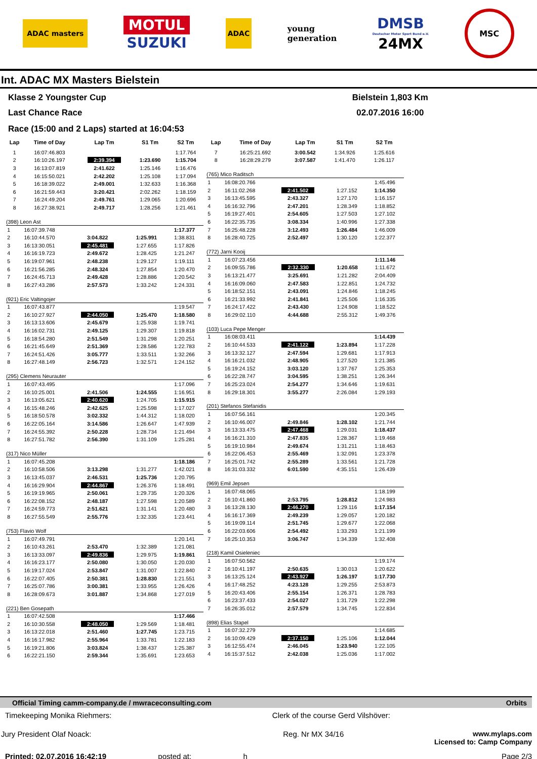ADAC masters
MOTUL
SUZUKI
ADAC
young
generation
DMSB
Deutscher Motor Sport Bund e.V.
24MX
MSC
Int. ADAC MX Masters Bielstein
Klasse 2 Youngster Cup
Last Chance Race
Bielstein 1,803 Km
02.07.2016 16:00
Race (15:00 and 2 Laps) started at 16:04:53
| Lap | Time of Day | Lap Tm | S1 Tm | S2 Tm |
| --- | --- | --- | --- | --- |
| 1 | 16:07:46.803 | | | 1:17.764 |
| 2 | 16:10:26.197 | 2:39.394 | 1:23.690 | 1:15.704 |
| 3 | 16:13:07.819 | 2:41.622 | 1:25.146 | 1:16.476 |
| 4 | 16:15:50.021 | 2:42.202 | 1:25.108 | 1:17.094 |
| 5 | 16:18:39.022 | 2:49.001 | 1:32.633 | 1:16.368 |
| 6 | 16:21:59.443 | 3:20.421 | 2:02.262 | 1:18.159 |
| 7 | 16:24:49.204 | 2:49.761 | 1:29.065 | 1:20.696 |
| 8 | 16:27:38.921 | 2:49.717 | 1:28.256 | 1:21.461 |
(398) Leon Ast
| 1 | 16:07:39.748 | | | 1:17.377 |
| 2 | 16:10:44.570 | 3:04.822 | 1:25.991 | 1:38.831 |
| 3 | 16:13:30.051 | 2:45.481 | 1:27.655 | 1:17.826 |
| 4 | 16:16:19.723 | 2:49.672 | 1:28.425 | 1:21.247 |
| 5 | 16:19:07.961 | 2:48.238 | 1:29.127 | 1:19.111 |
| 6 | 16:21:56.285 | 2:48.324 | 1:27.854 | 1:20.470 |
| 7 | 16:24:45.713 | 2:49.428 | 1:28.886 | 1:20.542 |
| 8 | 16:27:43.286 | 2:57.573 | 1:33.242 | 1:24.331 |
(921) Eric Valtingojer
| 1 | 16:07:43.877 | | | 1:19.547 |
| 2 | 16:10:27.927 | 2:44.050 | 1:25.470 | 1:18.580 |
| 3 | 16:13:13.606 | 2:45.679 | 1:25.938 | 1:19.741 |
| 4 | 16:16:02.731 | 2:49.125 | 1:29.307 | 1:19.818 |
| 5 | 16:18:54.280 | 2:51.549 | 1:31.298 | 1:20.251 |
| 6 | 16:21:45.649 | 2:51.369 | 1:28.586 | 1:22.783 |
| 7 | 16:24:51.426 | 3:05.777 | 1:33.511 | 1:32.266 |
| 8 | 16:27:48.149 | 2:56.723 | 1:32.571 | 1:24.152 |
(295) Clemens Neurauter
| 1 | 16:07:43.495 | | | 1:17.096 |
| 2 | 16:10:25.001 | 2:41.506 | 1:24.555 | 1:16.951 |
| 3 | 16:13:05.621 | 2:40.620 | 1:24.705 | 1:15.915 |
| 4 | 16:15:48.246 | 2:42.625 | 1:25.598 | 1:17.027 |
| 5 | 16:18:50.578 | 3:02.332 | 1:44.312 | 1:18.020 |
| 6 | 16:22:05.164 | 3:14.586 | 1:26.647 | 1:47.939 |
| 7 | 16:24:55.392 | 2:50.228 | 1:28.734 | 1:21.494 |
| 8 | 16:27:51.782 | 2:56.390 | 1:31.109 | 1:25.281 |
(317) Nico Müller
| 1 | 16:07:45.208 | | | 1:18.186 |
| 2 | 16:10:58.506 | 3:13.298 | 1:31.277 | 1:42.021 |
| 3 | 16:13:45.037 | 2:46.531 | 1:25.736 | 1:20.795 |
| 4 | 16:16:29.904 | 2:44.867 | 1:26.376 | 1:18.491 |
| 5 | 16:19:19.965 | 2:50.061 | 1:29.735 | 1:20.326 |
| 6 | 16:22:08.152 | 2:48.187 | 1:27.598 | 1:20.589 |
| 7 | 16:24:59.773 | 2:51.621 | 1:31.141 | 1:20.480 |
| 8 | 16:27:55.549 | 2:55.776 | 1:32.335 | 1:23.441 |
(753) Flavio Wolf
| 1 | 16:07:49.791 | | | 1:20.141 |
| 2 | 16:10:43.261 | 2:53.470 | 1:32.389 | 1:21.081 |
| 3 | 16:13:33.097 | 2:49.836 | 1:29.975 | 1:19.861 |
| 4 | 16:16:23.177 | 2:50.080 | 1:30.050 | 1:20.030 |
| 5 | 16:19:17.024 | 2:53.847 | 1:31.007 | 1:22.840 |
| 6 | 16:22:07.405 | 2:50.381 | 1:28.830 | 1:21.551 |
| 7 | 16:25:07.786 | 3:00.381 | 1:33.955 | 1:26.426 |
| 8 | 16:28:09.673 | 3:01.887 | 1:34.868 | 1:27.019 |
(221) Ben Gosepath
| 1 | 16:07:42.508 | | | 1:17.466 |
| 2 | 16:10:30.558 | 2:48.050 | 1:29.569 | 1:18.481 |
| 3 | 16:13:22.018 | 2:51.460 | 1:27.745 | 1:23.715 |
| 4 | 16:16:17.982 | 2:55.964 | 1:33.781 | 1:22.183 |
| 5 | 16:19:21.806 | 3:03.824 | 1:38.437 | 1:25.387 |
| 6 | 16:22:21.150 | 2:59.344 | 1:35.691 | 1:23.653 |
| Lap | Time of Day | Lap Tm | S1 Tm | S2 Tm |
| --- | --- | --- | --- | --- |
| 7 | 16:25:21.692 | 3:00.542 | 1:34.926 | 1:25.616 |
| 8 | 16:28:29.279 | 3:07.587 | 1:41.470 | 1:26.117 |
(765) Mico Raditsch
| 1 | 16:08:20.766 | | | 1:45.496 |
| 2 | 16:11:02.268 | 2:41.502 | 1:27.152 | 1:14.350 |
| 3 | 16:13:45.595 | 2:43.327 | 1:27.170 | 1:16.157 |
| 4 | 16:16:32.796 | 2:47.201 | 1:28.349 | 1:18.852 |
| 5 | 16:19:27.401 | 2:54.605 | 1:27.503 | 1:27.102 |
| 6 | 16:22:35.735 | 3:08.334 | 1:40.996 | 1:27.338 |
| 7 | 16:25:48.228 | 3:12.493 | 1:26.484 | 1:46.009 |
| 8 | 16:28:40.725 | 2:52.497 | 1:30.120 | 1:22.377 |
(772) Jarni Kooij
| 1 | 16:07:23.456 | | | 1:11.146 |
| 2 | 16:09:55.786 | 2:32.330 | 1:20.658 | 1:11.672 |
| 3 | 16:13:21.477 | 3:25.691 | 1:21.282 | 2:04.409 |
| 4 | 16:16:09.060 | 2:47.583 | 1:22.851 | 1:24.732 |
| 5 | 16:18:52.151 | 2:43.091 | 1:24.846 | 1:18.245 |
| 6 | 16:21:33.992 | 2:41.841 | 1:25.506 | 1:16.335 |
| 7 | 16:24:17.422 | 2:43.430 | 1:24.908 | 1:18.522 |
| 8 | 16:29:02.110 | 4:44.688 | 2:55.312 | 1:49.376 |
(103) Luca Pepe Menger
| 1 | 16:08:03.411 | | | 1:14.439 |
| 2 | 16:10:44.533 | 2:41.122 | 1:23.894 | 1:17.228 |
| 3 | 16:13:32.127 | 2:47.594 | 1:29.681 | 1:17.913 |
| 4 | 16:16:21.032 | 2:48.905 | 1:27.520 | 1:21.385 |
| 5 | 16:19:24.152 | 3:03.120 | 1:37.767 | 1:25.353 |
| 6 | 16:22:28.747 | 3:04.595 | 1:38.251 | 1:26.344 |
| 7 | 16:25:23.024 | 2:54.277 | 1:34.646 | 1:19.631 |
| 8 | 16:29:18.301 | 3:55.277 | 2:26.084 | 1:29.193 |
(201) Stefanos Stefanidis
| 1 | 16:07:56.161 | | | 1:20.345 |
| 2 | 16:10:46.007 | 2:49.846 | 1:28.102 | 1:21.744 |
| 3 | 16:13:33.475 | 2:47.468 | 1:29.031 | 1:18.437 |
| 4 | 16:16:21.310 | 2:47.835 | 1:28.367 | 1:19.468 |
| 5 | 16:19:10.984 | 2:49.674 | 1:31.211 | 1:18.463 |
| 6 | 16:22:06.453 | 2:55.469 | 1:32.091 | 1:23.378 |
| 7 | 16:25:01.742 | 2:55.289 | 1:33.561 | 1:21.728 |
| 8 | 16:31:03.332 | 6:01.590 | 4:35.151 | 1:26.439 |
(969) Emil Jepsen
| 1 | 16:07:48.065 | | | 1:18.199 |
| 2 | 16:10:41.860 | 2:53.795 | 1:28.812 | 1:24.983 |
| 3 | 16:13:28.130 | 2:46.270 | 1:29.116 | 1:17.154 |
| 4 | 16:16:17.369 | 2:49.239 | 1:29.057 | 1:20.182 |
| 5 | 16:19:09.114 | 2:51.745 | 1:29.677 | 1:22.068 |
| 6 | 16:22:03.606 | 2:54.492 | 1:33.293 | 1:21.199 |
| 7 | 16:25:10.353 | 3:06.747 | 1:34.339 | 1:32.408 |
(218) Kamil Osieleniec
| 1 | 16:07:50.562 | | | 1:19.174 |
| 2 | 16:10:41.197 | 2:50.635 | 1:30.013 | 1:20.622 |
| 3 | 16:13:25.124 | 2:43.927 | 1:26.197 | 1:17.730 |
| 4 | 16:17:48.252 | 4:23.128 | 1:29.255 | 2:53.873 |
| 5 | 16:20:43.406 | 2:55.154 | 1:26.371 | 1:28.783 |
| 6 | 16:23:37.433 | 2:54.027 | 1:31.729 | 1:22.298 |
| 7 | 16:26:35.012 | 2:57.579 | 1:34.745 | 1:22.834 |
(898) Elias Stapel
| 1 | 16:07:32.279 | | | 1:14.685 |
| 2 | 16:10:09.429 | 2:37.150 | 1:25.106 | 1:12.044 |
| 3 | 16:12:55.474 | 2:46.045 | 1:23.940 | 1:22.105 |
| 4 | 16:15:37.512 | 2:42.038 | 1:25.036 | 1:17.002 |
Official Timing camm-company.de / mwraceconsulting.com Orbits
Timekeeping Monika Riehmers: Clerk of the course Gerd Vilshöver:
Jury President Olaf Noack: Reg. Nr MX 34/16 www.mylaps.com
Licensed to: Camp Company
Printed: 02.07.2016 16:42:19 posted at: h Page 2/3